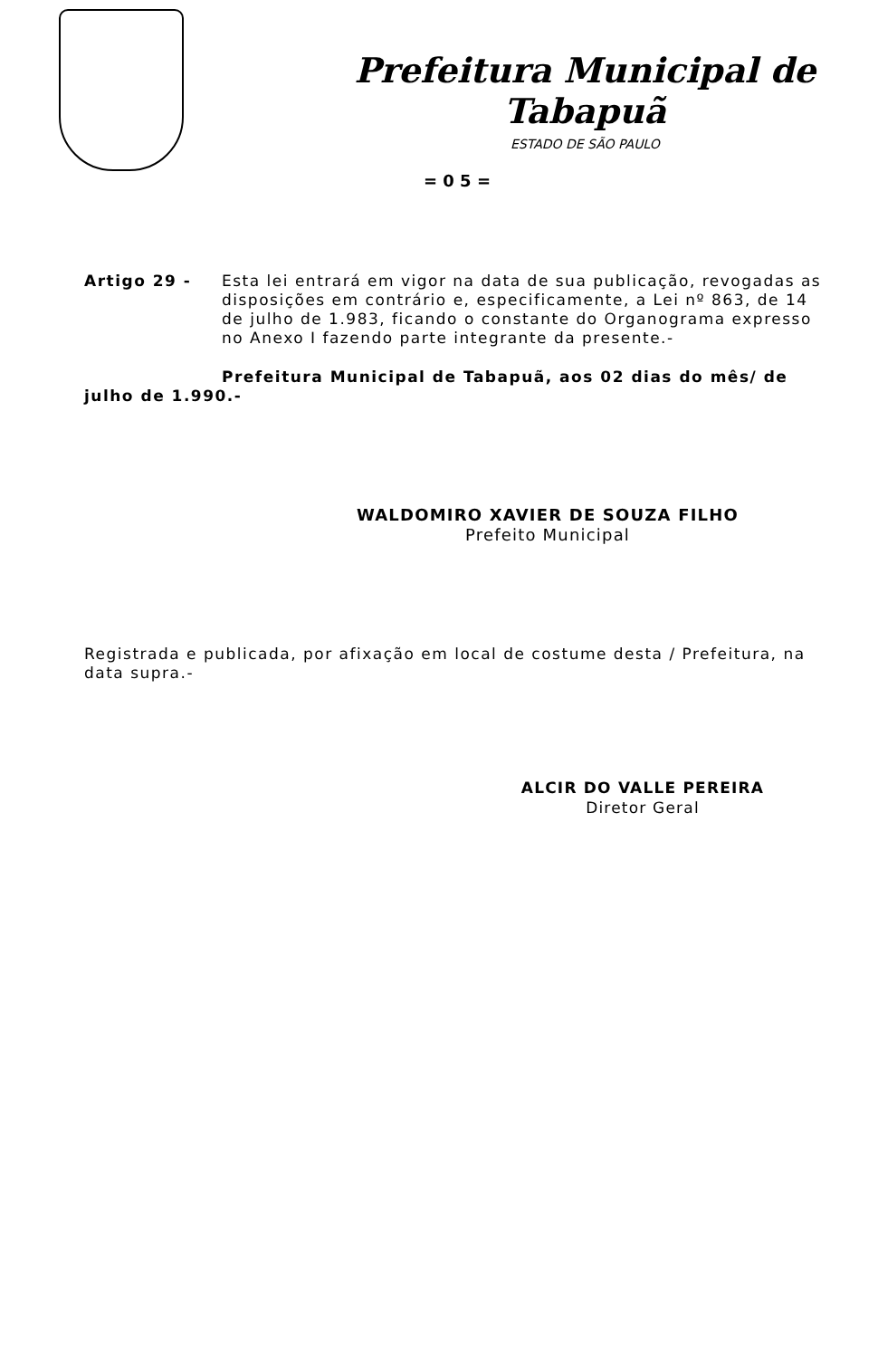Prefeitura Municipal de Tabapuã
ESTADO DE SÃO PAULO
= 0 5 =
Artigo 29 - Esta lei entrará em vigor na data de sua publicação, revogadas as disposições em contrário e, especificamente, a Lei nº 863, de 14 de julho de 1.983, ficando o constante do Organograma expresso no Anexo I fazendo parte integrante da presente.-
Prefeitura Municipal de Tabapuã, aos 02 dias do mês/ de julho de 1.990.-
WALDOMIRO XAVIER DE SOUZA FILHO
Prefeito Municipal
Registrada e publicada, por afixação em local de costume desta / Prefeitura, na data supra.-
ALCIR DO VALLE PEREIRA
Diretor Geral